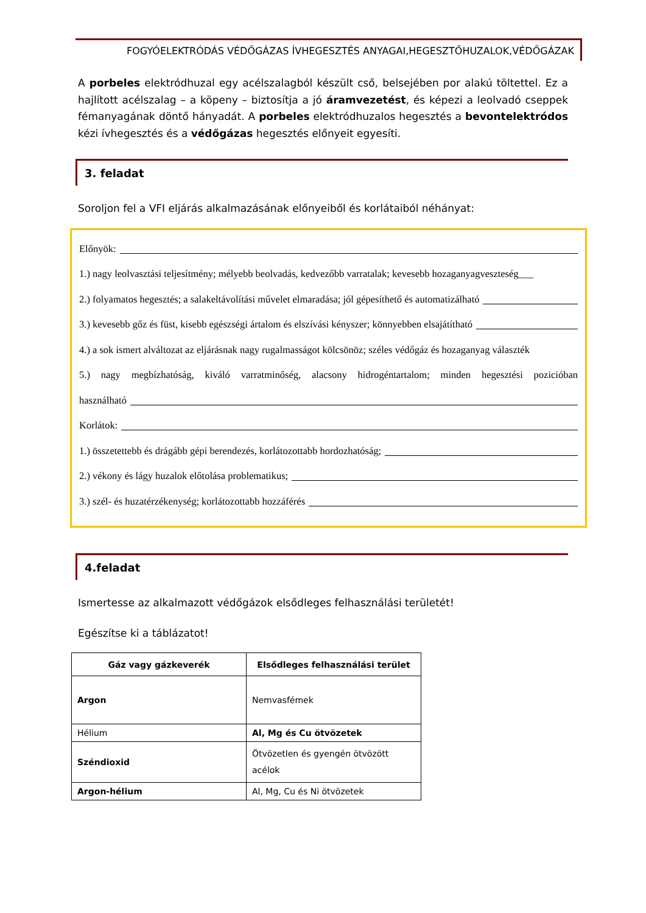FOGYÓELEKTRÓDÁS VÉDŐGÁZAS ÍVHEGESZTÉS ANYAGAI,HEGESZTŐHUZALOK,VÉDŐGÁZAK
A porbeles elektródhuzal egy acélszalagból készült cső, belsejében por alakú töltettel. Ez a hajlított acélszalag – a köpeny – biztosítja a jó áramvezetést, és képezi a leolvadó cseppek fémanyagának döntő hányadát. A porbeles elektródhuzalos hegesztés a bevontelektródos kézi ívhegesztés és a védőgázas hegesztés előnyeit egyesíti.
3. feladat
Soroljon fel a VFI eljárás alkalmazásának előnyeiből és korlátaiból néhányat:
Előnyök:
1.) nagy leolvasztási teljesítmény; mélyebb beolvadás, kedvezőbb varratalak; kevesebb hozaganyagveszteség___
2.) folyamatos hegesztés; a salakeltávolítási művelet elmaradása; jól gépesíthető és automatizálható
3.) kevesebb gőz és füst, kisebb egészségi ártalom és elszívási kényszer; könnyebben elsajátítható
4.) a sok ismert alváltozat az eljárásnak nagy rugalmasságot kölcsönöz; széles védőgáz és hozaganyag választék
5.) nagy megbízhatóság, kiváló varratminőség, alacsony hidrogéntartalom; minden hegesztési pozicióban
használható
Korlátok:
1.) összetettebb és drágább gépi berendezés, korlátozottabb hordozhatóság;
2.) vékony és lágy huzalok előtolása problematikus;
3.) szél- és huzatérzékenység; korlátozottabb hozzáférés
4.feladat
Ismertesse az alkalmazott védőgázok elsődleges felhasználási területét!
Egészítse ki a táblázatot!
| Gáz vagy gázkeverék | Elsődleges felhasználási terület |
| --- | --- |
| Argon | Nemvasfémek |
| Hélium | Al, Mg és Cu ötvözetek |
| Széndioxid | Ötvözetlen és gyengén ötvözött acélok |
| Argon-hélium | Al, Mg, Cu és Ni ötvözetek |